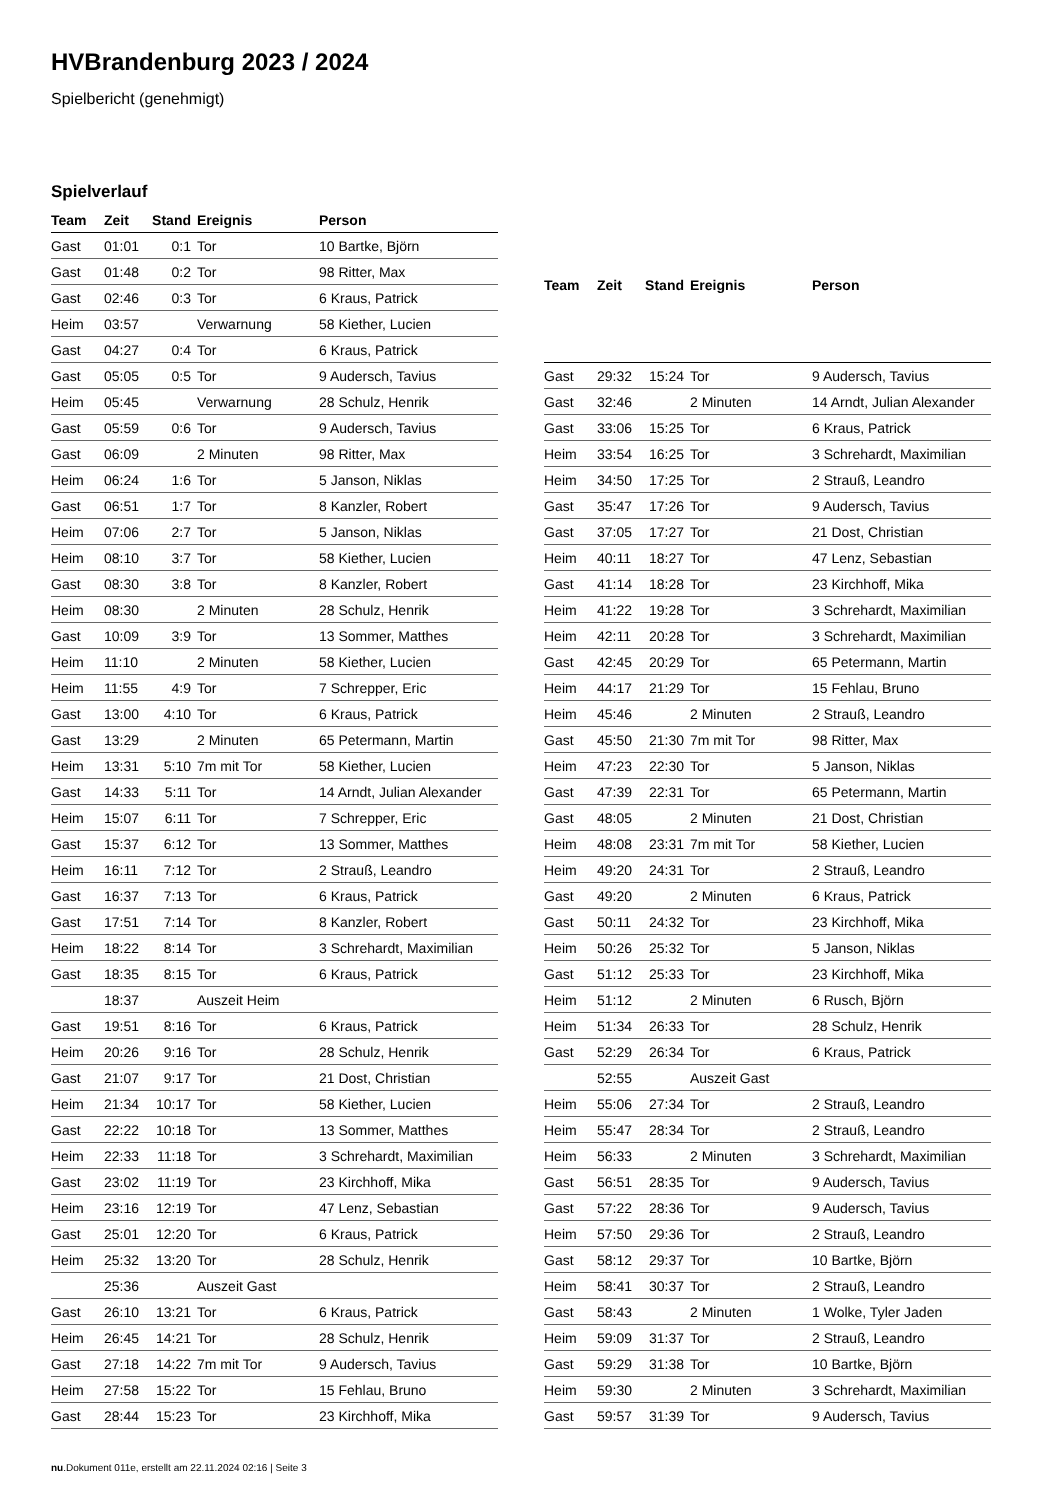HVBrandenburg 2023 / 2024
Spielbericht (genehmigt)
Spielverlauf
| Team | Zeit | Stand | Ereignis | Person |
| --- | --- | --- | --- | --- |
| Gast | 01:01 | 0:1 | Tor | 10 Bartke, Björn |
| Gast | 01:48 | 0:2 | Tor | 98 Ritter, Max |
| Gast | 02:46 | 0:3 | Tor | 6 Kraus, Patrick |
| Heim | 03:57 | | Verwarnung | 58 Kiether, Lucien |
| Gast | 04:27 | 0:4 | Tor | 6 Kraus, Patrick |
| Gast | 05:05 | 0:5 | Tor | 9 Audersch, Tavius |
| Heim | 05:45 | | Verwarnung | 28 Schulz, Henrik |
| Gast | 05:59 | 0:6 | Tor | 9 Audersch, Tavius |
| Gast | 06:09 | | 2 Minuten | 98 Ritter, Max |
| Heim | 06:24 | 1:6 | Tor | 5 Janson, Niklas |
| Gast | 06:51 | 1:7 | Tor | 8 Kanzler, Robert |
| Heim | 07:06 | 2:7 | Tor | 5 Janson, Niklas |
| Heim | 08:10 | 3:7 | Tor | 58 Kiether, Lucien |
| Gast | 08:30 | 3:8 | Tor | 8 Kanzler, Robert |
| Heim | 08:30 | | 2 Minuten | 28 Schulz, Henrik |
| Gast | 10:09 | 3:9 | Tor | 13 Sommer, Matthes |
| Heim | 11:10 | | 2 Minuten | 58 Kiether, Lucien |
| Heim | 11:55 | 4:9 | Tor | 7 Schrepper, Eric |
| Gast | 13:00 | 4:10 | Tor | 6 Kraus, Patrick |
| Gast | 13:29 | | 2 Minuten | 65 Petermann, Martin |
| Heim | 13:31 | 5:10 | 7m mit Tor | 58 Kiether, Lucien |
| Gast | 14:33 | 5:11 | Tor | 14 Arndt, Julian Alexander |
| Heim | 15:07 | 6:11 | Tor | 7 Schrepper, Eric |
| Gast | 15:37 | 6:12 | Tor | 13 Sommer, Matthes |
| Heim | 16:11 | 7:12 | Tor | 2 Strauß, Leandro |
| Gast | 16:37 | 7:13 | Tor | 6 Kraus, Patrick |
| Gast | 17:51 | 7:14 | Tor | 8 Kanzler, Robert |
| Heim | 18:22 | 8:14 | Tor | 3 Schrehardt, Maximilian |
| Gast | 18:35 | 8:15 | Tor | 6 Kraus, Patrick |
| | 18:37 | | Auszeit Heim | |
| Gast | 19:51 | 8:16 | Tor | 6 Kraus, Patrick |
| Heim | 20:26 | 9:16 | Tor | 28 Schulz, Henrik |
| Gast | 21:07 | 9:17 | Tor | 21 Dost, Christian |
| Heim | 21:34 | 10:17 | Tor | 58 Kiether, Lucien |
| Gast | 22:22 | 10:18 | Tor | 13 Sommer, Matthes |
| Heim | 22:33 | 11:18 | Tor | 3 Schrehardt, Maximilian |
| Gast | 23:02 | 11:19 | Tor | 23 Kirchhoff, Mika |
| Heim | 23:16 | 12:19 | Tor | 47 Lenz, Sebastian |
| Gast | 25:01 | 12:20 | Tor | 6 Kraus, Patrick |
| Heim | 25:32 | 13:20 | Tor | 28 Schulz, Henrik |
| | 25:36 | | Auszeit Gast | |
| Gast | 26:10 | 13:21 | Tor | 6 Kraus, Patrick |
| Heim | 26:45 | 14:21 | Tor | 28 Schulz, Henrik |
| Gast | 27:18 | 14:22 | 7m mit Tor | 9 Audersch, Tavius |
| Heim | 27:58 | 15:22 | Tor | 15 Fehlau, Bruno |
| Gast | 28:44 | 15:23 | Tor | 23 Kirchhoff, Mika |
| Team | Zeit | Stand | Ereignis | Person |
| --- | --- | --- | --- | --- |
| Gast | 29:32 | 15:24 | Tor | 9 Audersch, Tavius |
| Gast | 32:46 | | 2 Minuten | 14 Arndt, Julian Alexander |
| Gast | 33:06 | 15:25 | Tor | 6 Kraus, Patrick |
| Heim | 33:54 | 16:25 | Tor | 3 Schrehardt, Maximilian |
| Heim | 34:50 | 17:25 | Tor | 2 Strauß, Leandro |
| Gast | 35:47 | 17:26 | Tor | 9 Audersch, Tavius |
| Gast | 37:05 | 17:27 | Tor | 21 Dost, Christian |
| Heim | 40:11 | 18:27 | Tor | 47 Lenz, Sebastian |
| Gast | 41:14 | 18:28 | Tor | 23 Kirchhoff, Mika |
| Heim | 41:22 | 19:28 | Tor | 3 Schrehardt, Maximilian |
| Heim | 42:11 | 20:28 | Tor | 3 Schrehardt, Maximilian |
| Gast | 42:45 | 20:29 | Tor | 65 Petermann, Martin |
| Heim | 44:17 | 21:29 | Tor | 15 Fehlau, Bruno |
| Heim | 45:46 | | 2 Minuten | 2 Strauß, Leandro |
| Gast | 45:50 | 21:30 | 7m mit Tor | 98 Ritter, Max |
| Heim | 47:23 | 22:30 | Tor | 5 Janson, Niklas |
| Gast | 47:39 | 22:31 | Tor | 65 Petermann, Martin |
| Gast | 48:05 | | 2 Minuten | 21 Dost, Christian |
| Heim | 48:08 | 23:31 | 7m mit Tor | 58 Kiether, Lucien |
| Heim | 49:20 | 24:31 | Tor | 2 Strauß, Leandro |
| Gast | 49:20 | | 2 Minuten | 6 Kraus, Patrick |
| Gast | 50:11 | 24:32 | Tor | 23 Kirchhoff, Mika |
| Heim | 50:26 | 25:32 | Tor | 5 Janson, Niklas |
| Gast | 51:12 | 25:33 | Tor | 23 Kirchhoff, Mika |
| Heim | 51:12 | | 2 Minuten | 6 Rusch, Björn |
| Heim | 51:34 | 26:33 | Tor | 28 Schulz, Henrik |
| Gast | 52:29 | 26:34 | Tor | 6 Kraus, Patrick |
| | 52:55 | | Auszeit Gast | |
| Heim | 55:06 | 27:34 | Tor | 2 Strauß, Leandro |
| Heim | 55:47 | 28:34 | Tor | 2 Strauß, Leandro |
| Heim | 56:33 | | 2 Minuten | 3 Schrehardt, Maximilian |
| Gast | 56:51 | 28:35 | Tor | 9 Audersch, Tavius |
| Gast | 57:22 | 28:36 | Tor | 9 Audersch, Tavius |
| Heim | 57:50 | 29:36 | Tor | 2 Strauß, Leandro |
| Gast | 58:12 | 29:37 | Tor | 10 Bartke, Björn |
| Heim | 58:41 | 30:37 | Tor | 2 Strauß, Leandro |
| Gast | 58:43 | | 2 Minuten | 1 Wolke, Tyler Jaden |
| Heim | 59:09 | 31:37 | Tor | 2 Strauß, Leandro |
| Gast | 59:29 | 31:38 | Tor | 10 Bartke, Björn |
| Heim | 59:30 | | 2 Minuten | 3 Schrehardt, Maximilian |
| Gast | 59:57 | 31:39 | Tor | 9 Audersch, Tavius |
nu.Dokument 011e, erstellt am 22.11.2024 02:16 | Seite 3